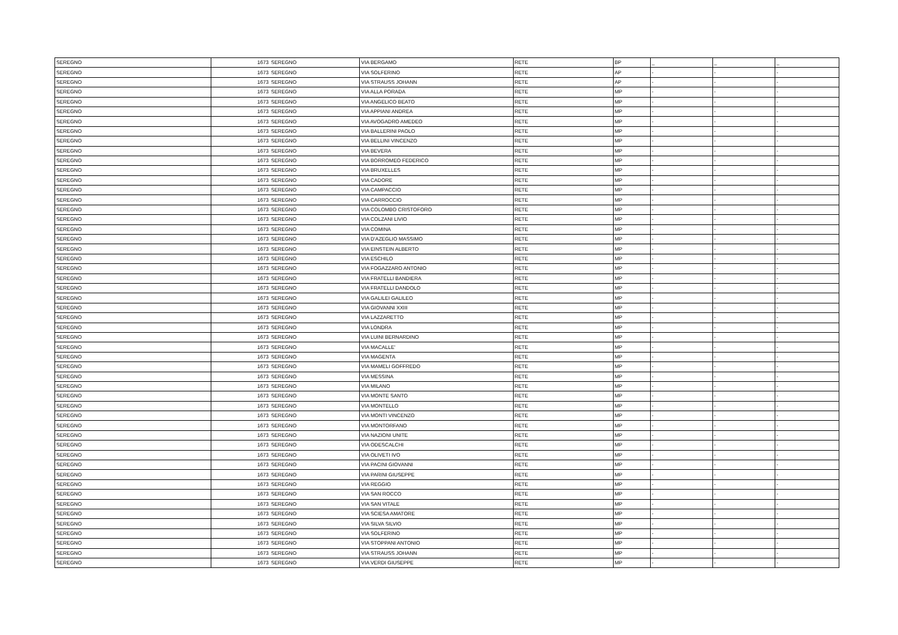| SEREGNO | 1673 | SEREGNO | VIA BERGAMO | RETE | BP | _ | _ | _ |
| SEREGNO | 1673 | SEREGNO | VIA SOLFERINO | RETE | AP | - | - | - |
| SEREGNO | 1673 | SEREGNO | VIA STRAUSS JOHANN | RETE | AP | - | - | - |
| SEREGNO | 1673 | SEREGNO | VIA ALLA PORADA | RETE | MP | - | - | - |
| SEREGNO | 1673 | SEREGNO | VIA ANGELICO BEATO | RETE | MP | - | - | - |
| SEREGNO | 1673 | SEREGNO | VIA APPIANI ANDREA | RETE | MP | - | - | - |
| SEREGNO | 1673 | SEREGNO | VIA AVOGADRO AMEDEO | RETE | MP | - | - | - |
| SEREGNO | 1673 | SEREGNO | VIA BALLERINI PAOLO | RETE | MP | - | - | - |
| SEREGNO | 1673 | SEREGNO | VIA BELLINI VINCENZO | RETE | MP | - | - | - |
| SEREGNO | 1673 | SEREGNO | VIA BEVERA | RETE | MP | - | - | - |
| SEREGNO | 1673 | SEREGNO | VIA BORROMEO FEDERICO | RETE | MP | - | - | - |
| SEREGNO | 1673 | SEREGNO | VIA BRUXELLES | RETE | MP | - | - | - |
| SEREGNO | 1673 | SEREGNO | VIA CADORE | RETE | MP | - | - | - |
| SEREGNO | 1673 | SEREGNO | VIA CAMPACCIO | RETE | MP | - | - | - |
| SEREGNO | 1673 | SEREGNO | VIA CARROCCIO | RETE | MP | - | - | - |
| SEREGNO | 1673 | SEREGNO | VIA COLOMBO CRISTOFORO | RETE | MP | - | - | - |
| SEREGNO | 1673 | SEREGNO | VIA COLZANI LIVIO | RETE | MP | - | - | - |
| SEREGNO | 1673 | SEREGNO | VIA COMINA | RETE | MP | - | - | - |
| SEREGNO | 1673 | SEREGNO | VIA D'AZEGLIO MASSIMO | RETE | MP | - | - | - |
| SEREGNO | 1673 | SEREGNO | VIA EINSTEIN ALBERTO | RETE | MP | - | - | - |
| SEREGNO | 1673 | SEREGNO | VIA ESCHILO | RETE | MP | - | - | - |
| SEREGNO | 1673 | SEREGNO | VIA FOGAZZARO ANTONIO | RETE | MP | - | - | - |
| SEREGNO | 1673 | SEREGNO | VIA FRATELLI BANDIERA | RETE | MP | - | - | - |
| SEREGNO | 1673 | SEREGNO | VIA FRATELLI DANDOLO | RETE | MP | - | - | - |
| SEREGNO | 1673 | SEREGNO | VIA GALILEI GALILEO | RETE | MP | - | - | - |
| SEREGNO | 1673 | SEREGNO | VIA GIOVANNI XXIII | RETE | MP | - | - | - |
| SEREGNO | 1673 | SEREGNO | VIA LAZZARETTO | RETE | MP | - | - | - |
| SEREGNO | 1673 | SEREGNO | VIA LONDRA | RETE | MP | - | - | - |
| SEREGNO | 1673 | SEREGNO | VIA LUINI BERNARDINO | RETE | MP | - | - | - |
| SEREGNO | 1673 | SEREGNO | VIA MACALLE' | RETE | MP | - | - | - |
| SEREGNO | 1673 | SEREGNO | VIA MAGENTA | RETE | MP | - | - | - |
| SEREGNO | 1673 | SEREGNO | VIA MAMELI GOFFREDO | RETE | MP | - | - | - |
| SEREGNO | 1673 | SEREGNO | VIA MESSINA | RETE | MP | - | - | - |
| SEREGNO | 1673 | SEREGNO | VIA MILANO | RETE | MP | - | - | - |
| SEREGNO | 1673 | SEREGNO | VIA MONTE SANTO | RETE | MP | - | - | - |
| SEREGNO | 1673 | SEREGNO | VIA MONTELLO | RETE | MP | - | - | - |
| SEREGNO | 1673 | SEREGNO | VIA MONTI VINCENZO | RETE | MP | - | - | - |
| SEREGNO | 1673 | SEREGNO | VIA MONTORFANO | RETE | MP | - | - | - |
| SEREGNO | 1673 | SEREGNO | VIA NAZIONI UNITE | RETE | MP | - | - | - |
| SEREGNO | 1673 | SEREGNO | VIA ODESCALCHI | RETE | MP | - | - | - |
| SEREGNO | 1673 | SEREGNO | VIA OLIVETI IVO | RETE | MP | - | - | - |
| SEREGNO | 1673 | SEREGNO | VIA PACINI GIOVANNI | RETE | MP | - | - | - |
| SEREGNO | 1673 | SEREGNO | VIA PARINI GIUSEPPE | RETE | MP | - | - | - |
| SEREGNO | 1673 | SEREGNO | VIA REGGIO | RETE | MP | - | - | - |
| SEREGNO | 1673 | SEREGNO | VIA SAN ROCCO | RETE | MP | - | - | - |
| SEREGNO | 1673 | SEREGNO | VIA SAN VITALE | RETE | MP | - | - | - |
| SEREGNO | 1673 | SEREGNO | VIA SCIESA AMATORE | RETE | MP | - | - | - |
| SEREGNO | 1673 | SEREGNO | VIA SILVA SILVIO | RETE | MP | - | - | - |
| SEREGNO | 1673 | SEREGNO | VIA SOLFERINO | RETE | MP | - | - | - |
| SEREGNO | 1673 | SEREGNO | VIA STOPPANI ANTONIO | RETE | MP | - | - | - |
| SEREGNO | 1673 | SEREGNO | VIA STRAUSS JOHANN | RETE | MP | - | - | - |
| SEREGNO | 1673 | SEREGNO | VIA VERDI GIUSEPPE | RETE | MP | - | - | - |